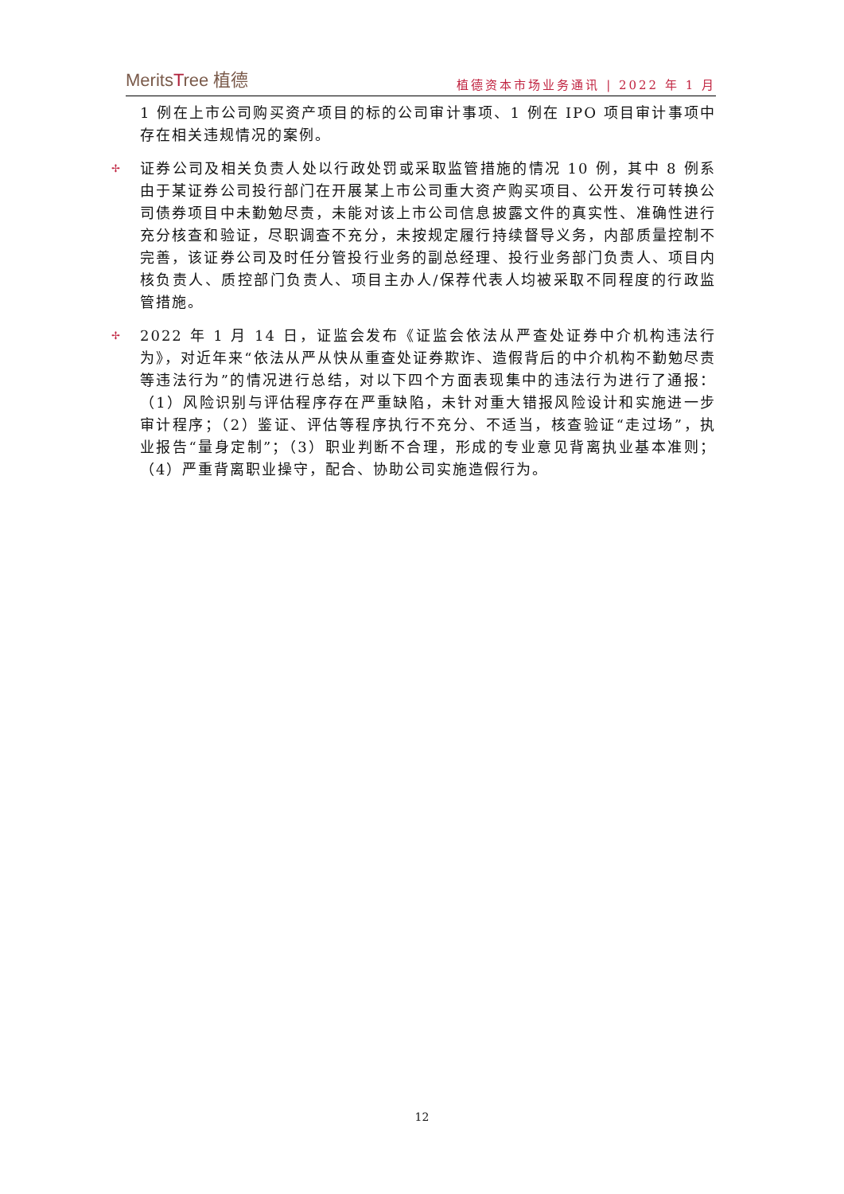MeritsTree 植德
植德资本市场业务通讯 | 2022 年 1 月
1 例在上市公司购买资产项目的标的公司审计事项、1 例在 IPO 项目审计事项中存在相关违规情况的案例。
✢
证券公司及相关负责人处以行政处罚或采取监管措施的情况 10 例，其中 8 例系由于某证券公司投行部门在开展某上市公司重大资产购买项目、公开发行可转换公司债券项目中未勤勉尽责，未能对该上市公司信息披露文件的真实性、准确性进行充分核查和验证，尽职调查不充分，未按规定履行持续督导义务，内部质量控制不完善，该证券公司及时任分管投行业务的副总经理、投行业务部门负责人、项目内核负责人、质控部门负责人、项目主办人/保荐代表人均被采取不同程度的行政监管措施。
✢
2022 年 1 月 14 日，证监会发布《证监会依法从严查处证券中介机构违法行为》，对近年来“依法从严从快从重查处证券欺诈、造假背后的中介机构不勤勉尽责等违法行为”的情况进行总结，对以下四个方面表现集中的违法行为进行了通报：（1）风险识别与评估程序存在严重缺陷，未针对重大错报风险设计和实施进一步审计程序；（2）鉴证、评估等程序执行不充分、不适当，核查验证“走过场”，执业报告“量身定制”；（3）职业判断不合理，形成的专业意见背离执业基本准则；（4）严重背离职业操守，配合、协助公司实施造假行为。
12